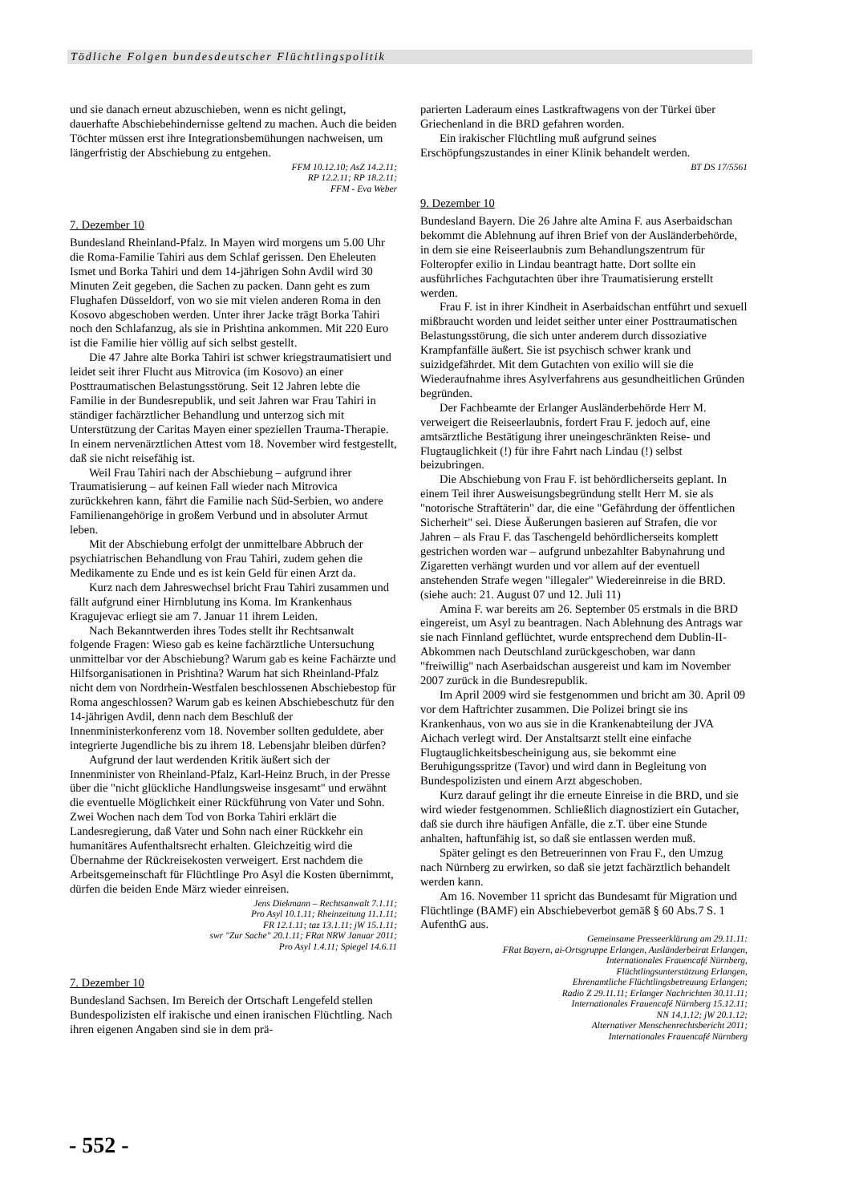Tödliche Folgen bundesdeutscher Flüchtlingspolitik
und sie danach erneut abzuschieben, wenn es nicht gelingt, dauerhafte Abschiebehindernisse geltend zu machen. Auch die beiden Töchter müssen erst ihre Integrationsbemühungen nachweisen, um längerfristig der Abschiebung zu entgehen.
FFM 10.12.10; AsZ 14.2.11;
RP 12.2.11; RP 18.2.11;
FFM - Eva Weber
7. Dezember 10
Bundesland Rheinland-Pfalz. In Mayen wird morgens um 5.00 Uhr die Roma-Familie Tahiri aus dem Schlaf gerissen. Den Eheleuten Ismet und Borka Tahiri und dem 14-jährigen Sohn Avdil wird 30 Minuten Zeit gegeben, die Sachen zu packen. Dann geht es zum Flughafen Düsseldorf, von wo sie mit vielen anderen Roma in den Kosovo abgeschoben werden. Unter ihrer Jacke trägt Borka Tahiri noch den Schlafanzug, als sie in Prishtina ankommen. Mit 220 Euro ist die Familie hier völlig auf sich selbst gestellt.
Die 47 Jahre alte Borka Tahiri ist schwer kriegstraumatisiert und leidet seit ihrer Flucht aus Mitrovica (im Kosovo) an einer Posttraumatischen Belastungsstörung. Seit 12 Jahren lebte die Familie in der Bundesrepublik, und seit Jahren war Frau Tahiri in ständiger fachärztlicher Behandlung und unterzog sich mit Unterstützung der Caritas Mayen einer speziellen Trauma-Therapie. In einem nervenärztlichen Attest vom 18. November wird festgestellt, daß sie nicht reisefähig ist.
Weil Frau Tahiri nach der Abschiebung – aufgrund ihrer Traumatisierung – auf keinen Fall wieder nach Mitrovica zurückkehren kann, fährt die Familie nach Süd-Serbien, wo andere Familienangehörige in großem Verbund und in absoluter Armut leben.
Mit der Abschiebung erfolgt der unmittelbare Abbruch der psychiatrischen Behandlung von Frau Tahiri, zudem gehen die Medikamente zu Ende und es ist kein Geld für einen Arzt da.
Kurz nach dem Jahreswechsel bricht Frau Tahiri zusammen und fällt aufgrund einer Hirnblutung ins Koma. Im Krankenhaus Kragujevac erliegt sie am 7. Januar 11 ihrem Leiden.
Nach Bekanntwerden ihres Todes stellt ihr Rechtsanwalt folgende Fragen: Wieso gab es keine fachärztliche Untersuchung unmittelbar vor der Abschiebung? Warum gab es keine Fachärzte und Hilfsorganisationen in Prishtina? Warum hat sich Rheinland-Pfalz nicht dem von Nordrhein-Westfalen beschlossenen Abschiebestop für Roma angeschlossen? Warum gab es keinen Abschiebeschutz für den 14-jährigen Avdil, denn nach dem Beschluß der Innenministerkonferenz vom 18. November sollten geduldete, aber integrierte Jugendliche bis zu ihrem 18. Lebensjahr bleiben dürfen?
Aufgrund der laut werdenden Kritik äußert sich der Innenminister von Rheinland-Pfalz, Karl-Heinz Bruch, in der Presse über die "nicht glückliche Handlungsweise insgesamt" und erwähnt die eventuelle Möglichkeit einer Rückführung von Vater und Sohn. Zwei Wochen nach dem Tod von Borka Tahiri erklärt die Landesregierung, daß Vater und Sohn nach einer Rückkehr ein humanitäres Aufenthaltsrecht erhalten. Gleichzeitig wird die Übernahme der Rückreisekosten verweigert. Erst nachdem die Arbeitsgemeinschaft für Flüchtlinge Pro Asyl die Kosten übernimmt, dürfen die beiden Ende März wieder einreisen.
Jens Diekmann – Rechtsanwalt 7.1.11;
Pro Asyl 10.1.11; Rheinzeitung 11.1.11;
FR 12.1.11; taz 13.1.11; jW 15.1.11;
swr "Zur Sache" 20.1.11; FRat NRW Januar 2011;
Pro Asyl 1.4.11; Spiegel 14.6.11
7. Dezember 10
Bundesland Sachsen. Im Bereich der Ortschaft Lengefeld stellen Bundespolizisten elf irakische und einen iranischen Flüchtling. Nach ihren eigenen Angaben sind sie in dem prä-
parierten Laderaum eines Lastkraftwagens von der Türkei über Griechenland in die BRD gefahren worden.
Ein irakischer Flüchtling muß aufgrund seines Erschöpfungszustandes in einer Klinik behandelt werden.
BT DS 17/5561
9. Dezember 10
Bundesland Bayern. Die 26 Jahre alte Amina F. aus Aserbaidschan bekommt die Ablehnung auf ihren Brief von der Ausländerbehörde, in dem sie eine Reiseerlaubnis zum Behandlungszentrum für Folteropfer exilio in Lindau beantragt hatte. Dort sollte ein ausführliches Fachgutachten über ihre Traumatisierung erstellt werden.
Frau F. ist in ihrer Kindheit in Aserbaidschan entführt und sexuell mißbraucht worden und leidet seither unter einer Posttraumatischen Belastungsstörung, die sich unter anderem durch dissoziative Krampfanfälle äußert. Sie ist psychisch schwer krank und suizidgefährdet. Mit dem Gutachten von exilio will sie die Wiederaufnahme ihres Asylverfahrens aus gesundheitlichen Gründen begründen.
Der Fachbeamte der Erlanger Ausländerbehörde Herr M. verweigert die Reiseerlaubnis, fordert Frau F. jedoch auf, eine amtsärztliche Bestätigung ihrer uneingeschränkten Reise- und Flugtauglichkeit (!) für ihre Fahrt nach Lindau (!) selbst beizubringen.
Die Abschiebung von Frau F. ist behördlicherseits geplant. In einem Teil ihrer Ausweisungsbegründung stellt Herr M. sie als "notorische Straftäterin" dar, die eine "Gefährdung der öffentlichen Sicherheit" sei. Diese Äußerungen basieren auf Strafen, die vor Jahren – als Frau F. das Taschengeld behördlicherseits komplett gestrichen worden war – aufgrund unbezahlter Babynahrung und Zigaretten verhängt wurden und vor allem auf der eventuell anstehenden Strafe wegen "illegaler" Wiedereinreise in die BRD. (siehe auch: 21. August 07 und 12. Juli 11)
Amina F. war bereits am 26. September 05 erstmals in die BRD eingereist, um Asyl zu beantragen. Nach Ablehnung des Antrags war sie nach Finnland geflüchtet, wurde entsprechend dem Dublin-II-Abkommen nach Deutschland zurückgeschoben, war dann "freiwillig" nach Aserbaidschan ausgereist und kam im November 2007 zurück in die Bundesrepublik.
Im April 2009 wird sie festgenommen und bricht am 30. April 09 vor dem Haftrichter zusammen. Die Polizei bringt sie ins Krankenhaus, von wo aus sie in die Krankenabteilung der JVA Aichach verlegt wird. Der Anstaltsarzt stellt eine einfache Flugtauglichkeitsbescheinigung aus, sie bekommt eine Beruhigungsspritze (Tavor) und wird dann in Begleitung von Bundespolizisten und einem Arzt abgeschoben.
Kurz darauf gelingt ihr die erneute Einreise in die BRD, und sie wird wieder festgenommen. Schließlich diagnostiziert ein Gutacher, daß sie durch ihre häufigen Anfälle, die z.T. über eine Stunde anhalten, haftunfähig ist, so daß sie entlassen werden muß.
Später gelingt es den Betreuerinnen von Frau F., den Umzug nach Nürnberg zu erwirken, so daß sie jetzt fachärztlich behandelt werden kann.
Am 16. November 11 spricht das Bundesamt für Migration und Flüchtlinge (BAMF) ein Abschiebeverbot gemäß § 60 Abs.7 S. 1 AufenthG aus.
Gemeinsame Presseerklärung am 29.11.11:
FRat Bayern, ai-Ortsgruppe Erlangen, Ausländerbeirat Erlangen,
Internationales Frauencafé Nürnberg,
Flüchtlingsunterstützung Erlangen,
Ehrenamtliche Flüchtlingsbetreuung Erlangen;
Radio Z 29.11.11; Erlanger Nachrichten 30.11.11;
Internationales Frauencafé Nürnberg 15.12.11;
NN 14.1.12; jW 20.1.12;
Alternativer Menschenrechtsbericht 2011;
Internationales Frauencafé Nürnberg
- 552 -